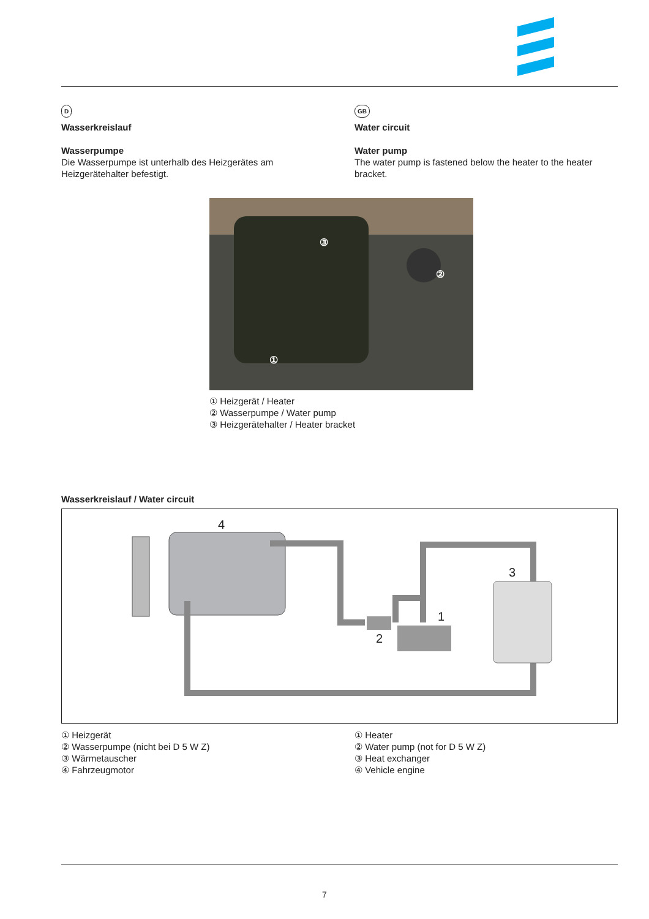D
Wasserkreislauf
Wasserpumpe
Die Wasserpumpe ist unterhalb des Heizgerätes am Heizgerätehalter befestigt.
GB
Water circuit
Water pump
The water pump is fastened below the heater to the heater bracket.
③
②
①
① Heizgerät / Heater
② Wasserpumpe / Water pump
③ Heizgerätehalter / Heater bracket
Wasserkreislauf / Water circuit
4
3
1
2
① Heizgerät
② Wasserpumpe (nicht bei D 5 W Z)
③ Wärmetauscher
④ Fahrzeugmotor
① Heater
② Water pump (not for D 5 W Z)
③ Heat exchanger
④ Vehicle engine
7